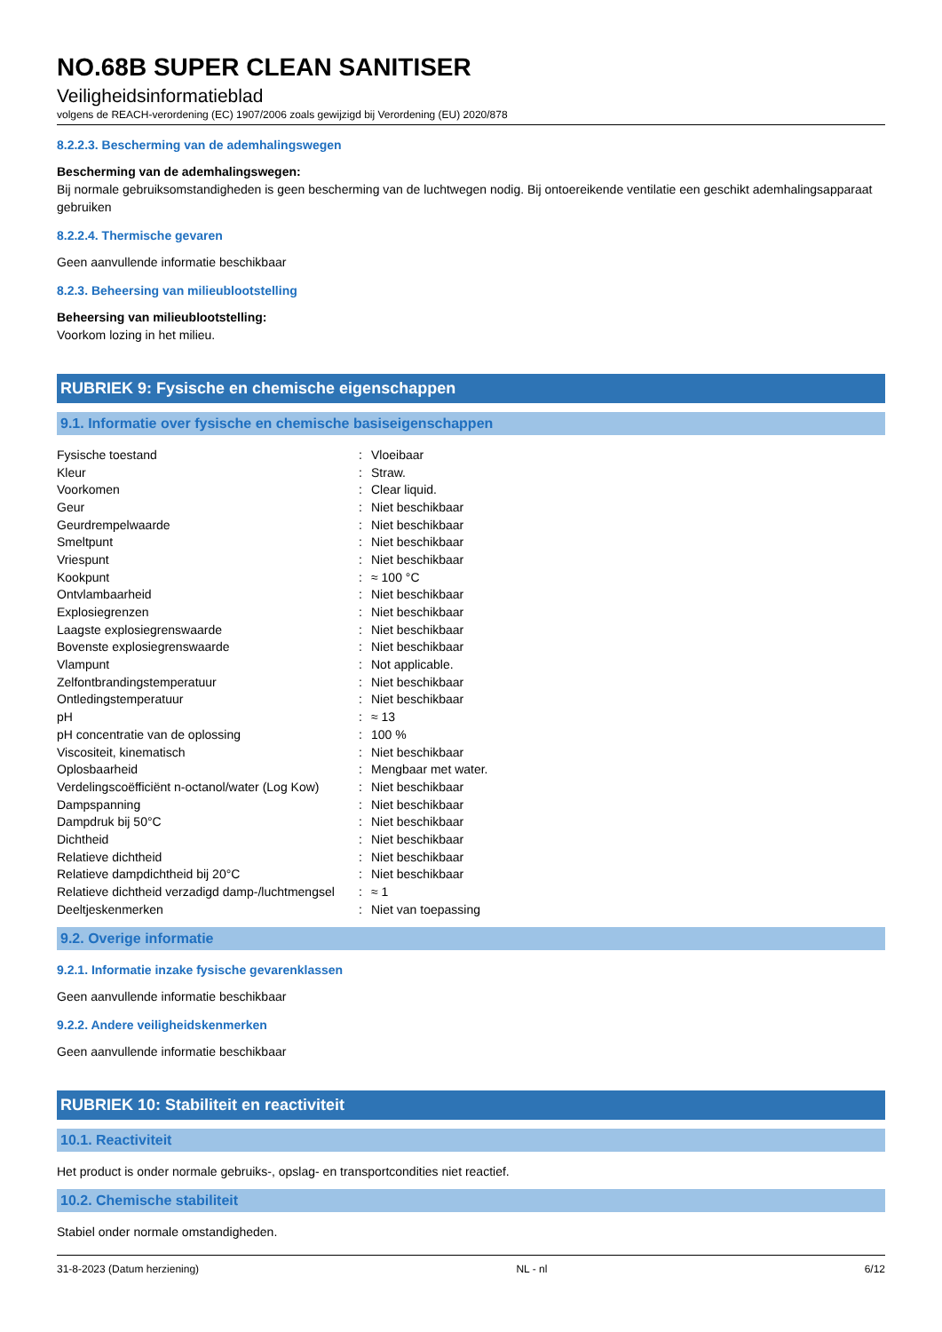NO.68B SUPER CLEAN SANITISER
Veiligheidsinformatieblad
volgens de REACH-verordening (EC) 1907/2006 zoals gewijzigd bij Verordening (EU) 2020/878
8.2.2.3. Bescherming van de ademhalingswegen
Bescherming van de ademhalingswegen:
Bij normale gebruiksomstandigheden is geen bescherming van de luchtwegen nodig. Bij ontoereikende ventilatie een geschikt ademhalingsapparaat gebruiken
8.2.2.4. Thermische gevaren
Geen aanvullende informatie beschikbaar
8.2.3. Beheersing van milieublootstelling
Beheersing van milieublootstelling:
Voorkom lozing in het milieu.
RUBRIEK 9: Fysische en chemische eigenschappen
9.1. Informatie over fysische en chemische basiseigenschappen
| Fysische toestand | : | Vloeibaar |
| Kleur | : | Straw. |
| Voorkomen | : | Clear liquid. |
| Geur | : | Niet beschikbaar |
| Geurdrempelwaarde | : | Niet beschikbaar |
| Smeltpunt | : | Niet beschikbaar |
| Vriespunt | : | Niet beschikbaar |
| Kookpunt | : | ≈ 100 °C |
| Ontvlambaarheid | : | Niet beschikbaar |
| Explosiegrenzen | : | Niet beschikbaar |
| Laagste explosiegrenswaarde | : | Niet beschikbaar |
| Bovenste explosiegrenswaarde | : | Niet beschikbaar |
| Vlampunt | : | Not applicable. |
| Zelfontbrandingstemperatuur | : | Niet beschikbaar |
| Ontledingstemperatuur | : | Niet beschikbaar |
| pH | : | ≈ 13 |
| pH concentratie van de oplossing | : | 100 % |
| Viscositeit, kinematisch | : | Niet beschikbaar |
| Oplosbaarheid | : | Mengbaar met water. |
| Verdelingscoëfficiënt n-octanol/water (Log Kow) | : | Niet beschikbaar |
| Dampspanning | : | Niet beschikbaar |
| Dampdruk bij 50°C | : | Niet beschikbaar |
| Dichtheid | : | Niet beschikbaar |
| Relatieve dichtheid | : | Niet beschikbaar |
| Relatieve dampdichtheid bij 20°C | : | Niet beschikbaar |
| Relatieve dichtheid verzadigd damp-/luchtmengsel | : | ≈ 1 |
| Deeltjeskenmerken | : | Niet van toepassing |
9.2. Overige informatie
9.2.1. Informatie inzake fysische gevarenklassen
Geen aanvullende informatie beschikbaar
9.2.2. Andere veiligheidskenmerken
Geen aanvullende informatie beschikbaar
RUBRIEK 10: Stabiliteit en reactiviteit
10.1. Reactiviteit
Het product is onder normale gebruiks-, opslag- en transportcondities niet reactief.
10.2. Chemische stabiliteit
Stabiel onder normale omstandigheden.
31-8-2023 (Datum herziening) NL - nl 6/12